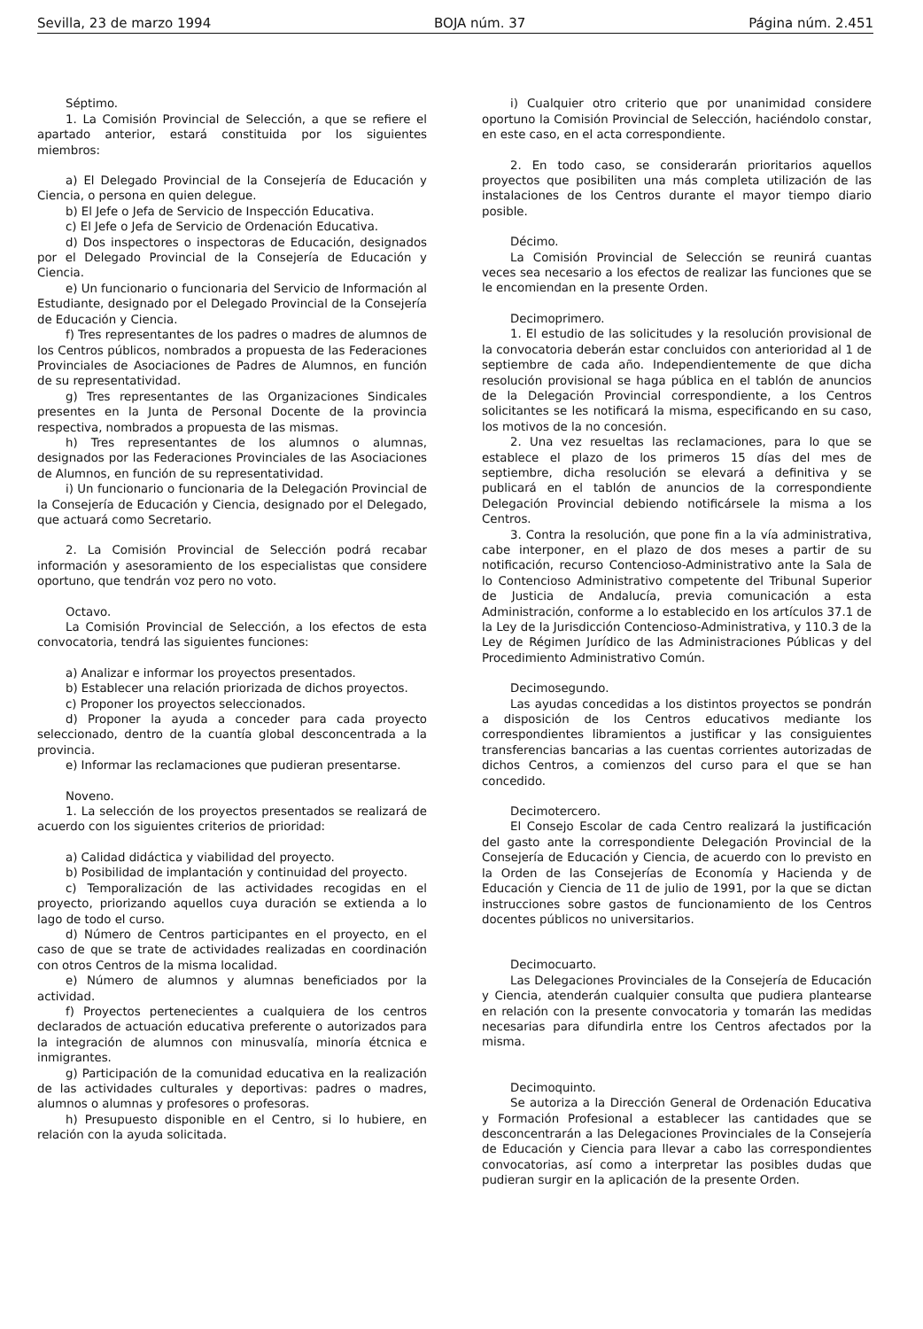Sevilla, 23 de marzo 1994 BOJA núm. 37 Página núm. 2.451
Séptimo.
1. La Comisión Provincial de Selección, a que se refiere el apartado anterior, estará constituida por los siguientes miembros:
a) El Delegado Provincial de la Consejería de Educación y Ciencia, o persona en quien delegue.
b) El Jefe o Jefa de Servicio de Inspección Educativa.
c) El Jefe o Jefa de Servicio de Ordenación Educativa.
d) Dos inspectores o inspectoras de Educación, designados por el Delegado Provincial de la Consejería de Educación y Ciencia.
e) Un funcionario o funcionaria del Servicio de Información al Estudiante, designado por el Delegado Provincial de la Consejería de Educación y Ciencia.
f) Tres representantes de los padres o madres de alumnos de los Centros públicos, nombrados a propuesta de las Federaciones Provinciales de Asociaciones de Padres de Alumnos, en función de su representatividad.
g) Tres representantes de las Organizaciones Sindicales presentes en la Junta de Personal Docente de la provincia respectiva, nombrados a propuesta de las mismas.
h) Tres representantes de los alumnos o alumnas, designados por las Federaciones Provinciales de las Asociaciones de Alumnos, en función de su representatividad.
i) Un funcionario o funcionaria de la Delegación Provincial de la Consejería de Educación y Ciencia, designado por el Delegado, que actuará como Secretario.
2. La Comisión Provincial de Selección podrá recabar información y asesoramiento de los especialistas que considere oportuno, que tendrán voz pero no voto.
Octavo.
La Comisión Provincial de Selección, a los efectos de esta convocatoria, tendrá las siguientes funciones:
a) Analizar e informar los proyectos presentados.
b) Establecer una relación priorizada de dichos proyectos.
c) Proponer los proyectos seleccionados.
d) Proponer la ayuda a conceder para cada proyecto seleccionado, dentro de la cuantía global desconcentrada a la provincia.
e) Informar las reclamaciones que pudieran presentarse.
Noveno.
1. La selección de los proyectos presentados se realizará de acuerdo con los siguientes criterios de prioridad:
a) Calidad didáctica y viabilidad del proyecto.
b) Posibilidad de implantación y continuidad del proyecto.
c) Temporalización de las actividades recogidas en el proyecto, priorizando aquellos cuya duración se extienda a lo lago de todo el curso.
d) Número de Centros participantes en el proyecto, en el caso de que se trate de actividades realizadas en coordinación con otros Centros de la misma localidad.
e) Número de alumnos y alumnas beneficiados por la actividad.
f) Proyectos pertenecientes a cualquiera de los centros declarados de actuación educativa preferente o autorizados para la integración de alumnos con minusvalía, minoría étcnica e inmigrantes.
g) Participación de la comunidad educativa en la realización de las actividades culturales y deportivas: padres o madres, alumnos o alumnas y profesores o profesoras.
h) Presupuesto disponible en el Centro, si lo hubiere, en relación con la ayuda solicitada.
i) Cualquier otro criterio que por unanimidad considere oportuno la Comisión Provincial de Selección, haciéndolo constar, en este caso, en el acta correspondiente.
2. En todo caso, se considerarán prioritarios aquellos proyectos que posibiliten una más completa utilización de las instalaciones de los Centros durante el mayor tiempo diario posible.
Décimo.
La Comisión Provincial de Selección se reunirá cuantas veces sea necesario a los efectos de realizar las funciones que se le encomiendan en la presente Orden.
Decimoprimero.
1. El estudio de las solicitudes y la resolución provisional de la convocatoria deberán estar concluidos con anterioridad al 1 de septiembre de cada año. Independientemente de que dicha resolución provisional se haga pública en el tablón de anuncios de la Delegación Provincial correspondiente, a los Centros solicitantes se les notificará la misma, especificando en su caso, los motivos de la no concesión.
2. Una vez resueltas las reclamaciones, para lo que se establece el plazo de los primeros 15 días del mes de septiembre, dicha resolución se elevará a definitiva y se publicará en el tablón de anuncios de la correspondiente Delegación Provincial debiendo notificársele la misma a los Centros.
3. Contra la resolución, que pone fin a la vía administrativa, cabe interponer, en el plazo de dos meses a partir de su notificación, recurso Contencioso-Administrativo ante la Sala de lo Contencioso Administrativo competente del Tribunal Superior de Justicia de Andalucía, previa comunicación a esta Administración, conforme a lo establecido en los artículos 37.1 de la Ley de la Jurisdicción Contencioso-Administrativa, y 110.3 de la Ley de Régimen Jurídico de las Administraciones Públicas y del Procedimiento Administrativo Común.
Decimosegundo.
Las ayudas concedidas a los distintos proyectos se pondrán a disposición de los Centros educativos mediante los correspondientes libramientos a justificar y las consiguientes transferencias bancarias a las cuentas corrientes autorizadas de dichos Centros, a comienzos del curso para el que se han concedido.
Decimotercero.
El Consejo Escolar de cada Centro realizará la justificación del gasto ante la correspondiente Delegación Provincial de la Consejería de Educación y Ciencia, de acuerdo con lo previsto en la Orden de las Consejerías de Economía y Hacienda y de Educación y Ciencia de 11 de julio de 1991, por la que se dictan instrucciones sobre gastos de funcionamiento de los Centros docentes públicos no universitarios.
Decimocuarto.
Las Delegaciones Provinciales de la Consejería de Educación y Ciencia, atenderán cualquier consulta que pudiera plantearse en relación con la presente convocatoria y tomarán las medidas necesarias para difundirla entre los Centros afectados por la misma.
Decimoquinto.
Se autoriza a la Dirección General de Ordenación Educativa y Formación Profesional a establecer las cantidades que se desconcentrarán a las Delegaciones Provinciales de la Consejería de Educación y Ciencia para llevar a cabo las correspondientes convocatorias, así como a interpretar las posibles dudas que pudieran surgir en la aplicación de la presente Orden.